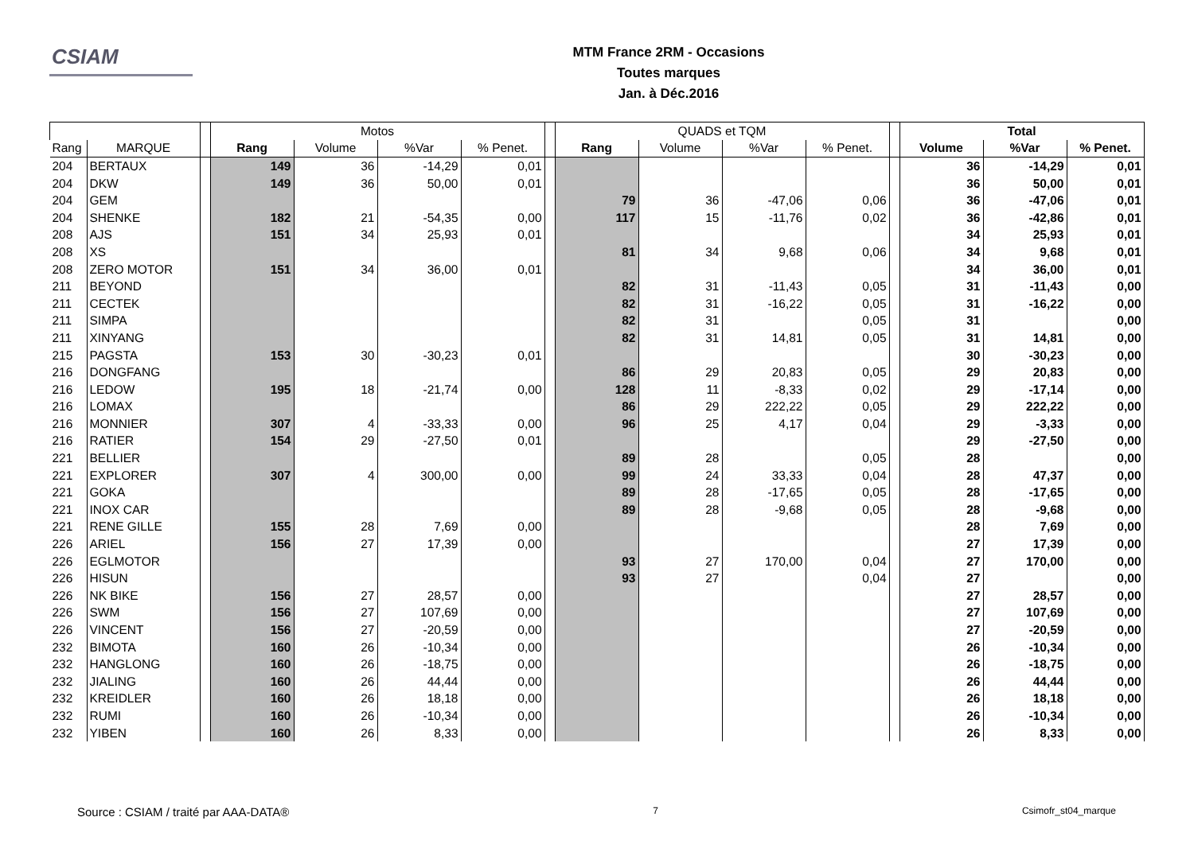CSIAM
MTM France 2RM - Occasions
Toutes marques
Jan. à Déc.2016
| | | | Motos | | | | | QUADS et TQM | | | | | Total | | |
| Rang | MARQUE | | Rang | Volume | %Var | % Penet. | | Rang | Volume | %Var | % Penet. | | Volume | %Var | % Penet. |
| 204 | BERTAUX | | 149 | 36 | -14,29 | 0,01 | | | | | | | 36 | -14,29 | 0,01 |
| 204 | DKW | | 149 | 36 | 50,00 | 0,01 | | | | | | | 36 | 50,00 | 0,01 |
| 204 | GEM | | | | | | | 79 | 36 | -47,06 | 0,06 | | 36 | -47,06 | 0,01 |
| 204 | SHENKE | | 182 | 21 | -54,35 | 0,00 | | 117 | 15 | -11,76 | 0,02 | | 36 | -42,86 | 0,01 |
| 208 | AJS | | 151 | 34 | 25,93 | 0,01 | | | | | | | 34 | 25,93 | 0,01 |
| 208 | XS | | | | | | | 81 | 34 | 9,68 | 0,06 | | 34 | 9,68 | 0,01 |
| 208 | ZERO MOTOR | | 151 | 34 | 36,00 | 0,01 | | | | | | | 34 | 36,00 | 0,01 |
| 211 | BEYOND | | | | | | | 82 | 31 | -11,43 | 0,05 | | 31 | -11,43 | 0,00 |
| 211 | CECTEK | | | | | | | 82 | 31 | -16,22 | 0,05 | | 31 | -16,22 | 0,00 |
| 211 | SIMPA | | | | | | | 82 | 31 | | 0,05 | | 31 | | 0,00 |
| 211 | XINYANG | | | | | | | 82 | 31 | 14,81 | 0,05 | | 31 | 14,81 | 0,00 |
| 215 | PAGSTA | | 153 | 30 | -30,23 | 0,01 | | | | | | | 30 | -30,23 | 0,00 |
| 216 | DONGFANG | | | | | | | 86 | 29 | 20,83 | 0,05 | | 29 | 20,83 | 0,00 |
| 216 | LEDOW | | 195 | 18 | -21,74 | 0,00 | | 128 | 11 | -8,33 | 0,02 | | 29 | -17,14 | 0,00 |
| 216 | LOMAX | | | | | | | 86 | 29 | 222,22 | 0,05 | | 29 | 222,22 | 0,00 |
| 216 | MONNIER | | 307 | 4 | -33,33 | 0,00 | | 96 | 25 | 4,17 | 0,04 | | 29 | -3,33 | 0,00 |
| 216 | RATIER | | 154 | 29 | -27,50 | 0,01 | | | | | | | 29 | -27,50 | 0,00 |
| 221 | BELLIER | | | | | | | 89 | 28 | | 0,05 | | 28 | | 0,00 |
| 221 | EXPLORER | | 307 | 4 | 300,00 | 0,00 | | 99 | 24 | 33,33 | 0,04 | | 28 | 47,37 | 0,00 |
| 221 | GOKA | | | | | | | 89 | 28 | -17,65 | 0,05 | | 28 | -17,65 | 0,00 |
| 221 | INOX CAR | | | | | | | 89 | 28 | -9,68 | 0,05 | | 28 | -9,68 | 0,00 |
| 221 | RENE GILLE | | 155 | 28 | 7,69 | 0,00 | | | | | | | 28 | 7,69 | 0,00 |
| 226 | ARIEL | | 156 | 27 | 17,39 | 0,00 | | | | | | | 27 | 17,39 | 0,00 |
| 226 | EGLMOTOR | | | | | | | 93 | 27 | 170,00 | 0,04 | | 27 | 170,00 | 0,00 |
| 226 | HISUN | | | | | | | 93 | 27 | | 0,04 | | 27 | | 0,00 |
| 226 | NK BIKE | | 156 | 27 | 28,57 | 0,00 | | | | | | | 27 | 28,57 | 0,00 |
| 226 | SWM | | 156 | 27 | 107,69 | 0,00 | | | | | | | 27 | 107,69 | 0,00 |
| 226 | VINCENT | | 156 | 27 | -20,59 | 0,00 | | | | | | | 27 | -20,59 | 0,00 |
| 232 | BIMOTA | | 160 | 26 | -10,34 | 0,00 | | | | | | | 26 | -10,34 | 0,00 |
| 232 | HANGLONG | | 160 | 26 | -18,75 | 0,00 | | | | | | | 26 | -18,75 | 0,00 |
| 232 | JIALING | | 160 | 26 | 44,44 | 0,00 | | | | | | | 26 | 44,44 | 0,00 |
| 232 | KREIDLER | | 160 | 26 | 18,18 | 0,00 | | | | | | | 26 | 18,18 | 0,00 |
| 232 | RUMI | | 160 | 26 | -10,34 | 0,00 | | | | | | | 26 | -10,34 | 0,00 |
| 232 | YIBEN | | 160 | 26 | 8,33 | 0,00 | | | | | | | 26 | 8,33 | 0,00 |
Source : CSIAM / traité par AAA-DATA® 7 Csimofr_st04_marque